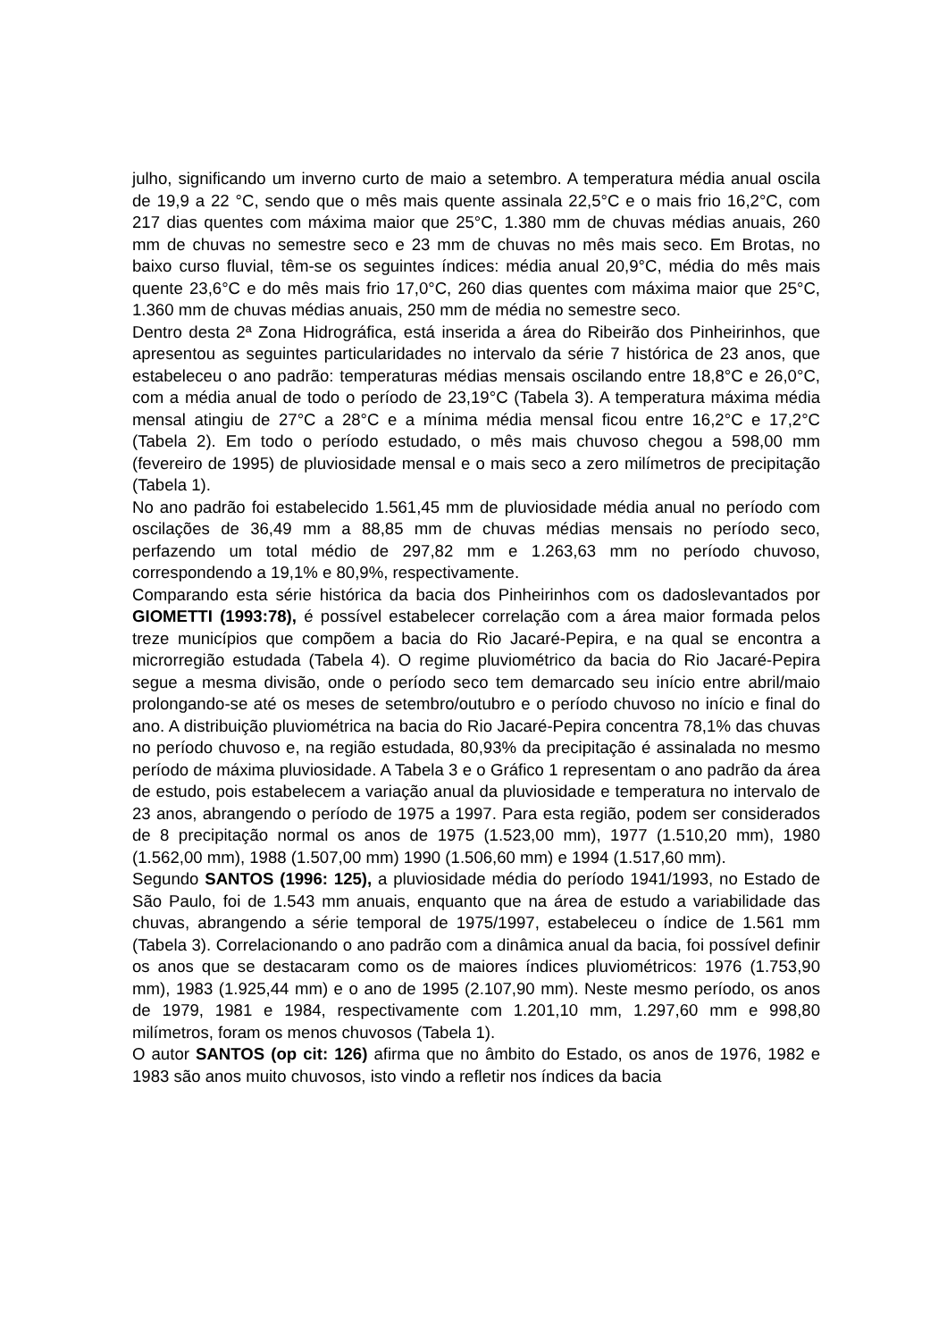julho, significando um inverno curto de maio a setembro. A temperatura média anual oscila de 19,9 a 22 °C, sendo que o mês mais quente assinala 22,5°C e o mais frio 16,2°C, com 217 dias quentes com máxima maior que 25°C, 1.380 mm de chuvas médias anuais, 260 mm de chuvas no semestre seco e 23 mm de chuvas no mês mais seco. Em Brotas, no baixo curso fluvial, têm-se os seguintes índices: média anual 20,9°C, média do mês mais quente 23,6°C e do mês mais frio 17,0°C, 260 dias quentes com máxima maior que 25°C, 1.360 mm de chuvas médias anuais, 250 mm de média no semestre seco.
Dentro desta 2ª Zona Hidrográfica, está inserida a área do Ribeirão dos Pinheirinhos, que apresentou as seguintes particularidades no intervalo da série 7 histórica de 23 anos, que estabeleceu o ano padrão: temperaturas médias mensais oscilando entre 18,8°C e 26,0°C, com a média anual de todo o período de 23,19°C (Tabela 3). A temperatura máxima média mensal atingiu de 27°C a 28°C e a mínima média mensal ficou entre 16,2°C e 17,2°C (Tabela 2). Em todo o período estudado, o mês mais chuvoso chegou a 598,00 mm (fevereiro de 1995) de pluviosidade mensal e o mais seco a zero milímetros de precipitação (Tabela 1).
No ano padrão foi estabelecido 1.561,45 mm de pluviosidade média anual no período com oscilações de 36,49 mm a 88,85 mm de chuvas médias mensais no período seco, perfazendo um total médio de 297,82 mm e 1.263,63 mm no período chuvoso, correspondendo a 19,1% e 80,9%, respectivamente.
Comparando esta série histórica da bacia dos Pinheirinhos com os dadoslevantados por GIOMETTI (1993:78), é possível estabelecer correlação com a área maior formada pelos treze municípios que compõem a bacia do Rio Jacaré-Pepira, e na qual se encontra a microrregião estudada (Tabela 4). O regime pluviométrico da bacia do Rio Jacaré-Pepira segue a mesma divisão, onde o período seco tem demarcado seu início entre abril/maio prolongando-se até os meses de setembro/outubro e o período chuvoso no início e final do ano. A distribuição pluviométrica na bacia do Rio Jacaré-Pepira concentra 78,1% das chuvas no período chuvoso e, na região estudada, 80,93% da precipitação é assinalada no mesmo período de máxima pluviosidade. A Tabela 3 e o Gráfico 1 representam o ano padrão da área de estudo, pois estabelecem a variação anual da pluviosidade e temperatura no intervalo de 23 anos, abrangendo o período de 1975 a 1997. Para esta região, podem ser considerados de 8 precipitação normal os anos de 1975 (1.523,00 mm), 1977 (1.510,20 mm), 1980 (1.562,00 mm), 1988 (1.507,00 mm) 1990 (1.506,60 mm) e 1994 (1.517,60 mm).
Segundo SANTOS (1996: 125), a pluviosidade média do período 1941/1993, no Estado de São Paulo, foi de 1.543 mm anuais, enquanto que na área de estudo a variabilidade das chuvas, abrangendo a série temporal de 1975/1997, estabeleceu o índice de 1.561 mm (Tabela 3). Correlacionando o ano padrão com a dinâmica anual da bacia, foi possível definir os anos que se destacaram como os de maiores índices pluviométricos: 1976 (1.753,90 mm), 1983 (1.925,44 mm) e o ano de 1995 (2.107,90 mm). Neste mesmo período, os anos de 1979, 1981 e 1984, respectivamente com 1.201,10 mm, 1.297,60 mm e 998,80 milímetros, foram os menos chuvosos (Tabela 1).
O autor SANTOS (op cit: 126) afirma que no âmbito do Estado, os anos de 1976, 1982 e 1983 são anos muito chuvosos, isto vindo a refletir nos índices da bacia